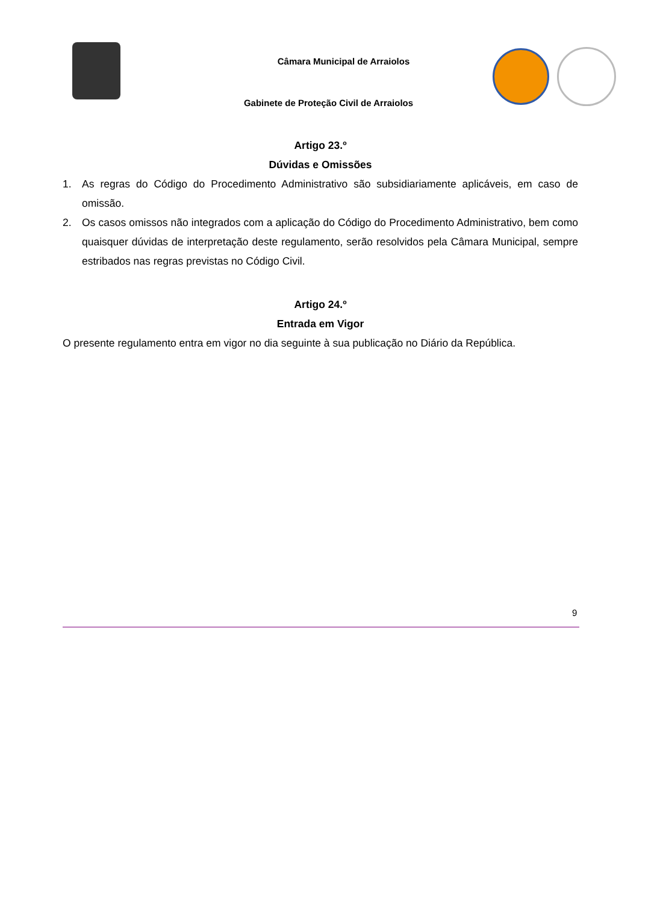Câmara Municipal de Arraiolos
Gabinete de Proteção Civil de Arraiolos
Artigo 23.º
Dúvidas e Omissões
1. As regras do Código do Procedimento Administrativo são subsidiariamente aplicáveis, em caso de omissão.
2. Os casos omissos não integrados com a aplicação do Código do Procedimento Administrativo, bem como quaisquer dúvidas de interpretação deste regulamento, serão resolvidos pela Câmara Municipal, sempre estribados nas regras previstas no Código Civil.
Artigo 24.º
Entrada em Vigor
O presente regulamento entra em vigor no dia seguinte à sua publicação no Diário da República.
9